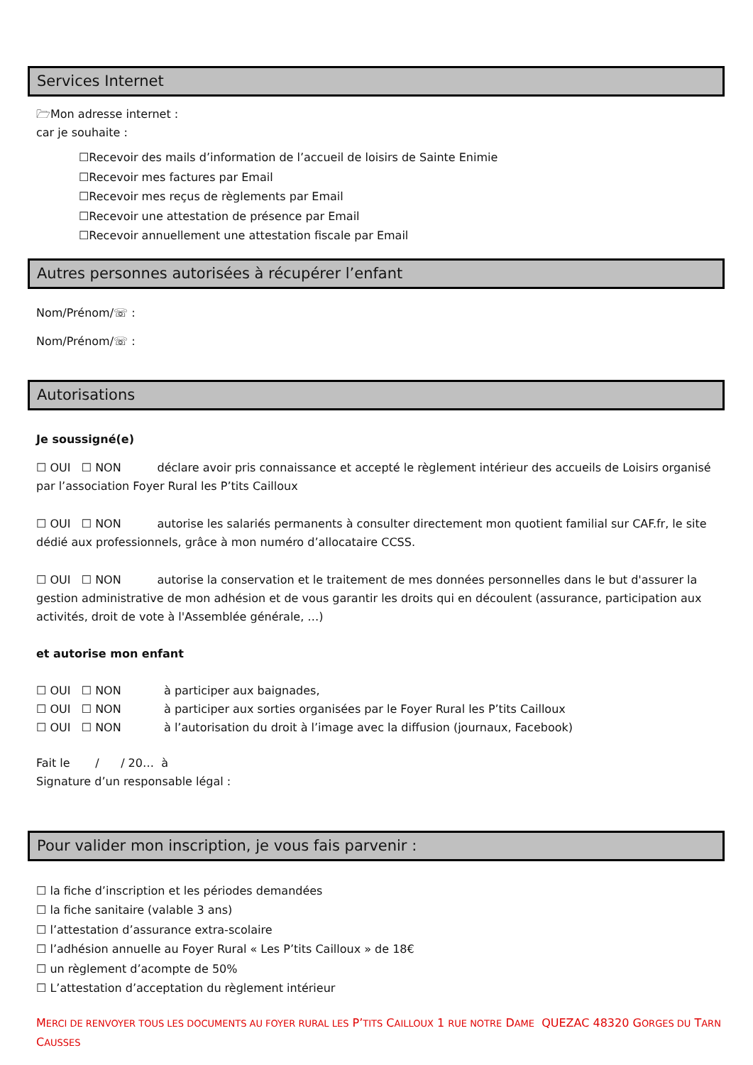Services Internet
🗁Mon adresse internet :
car je souhaite :
☐Recevoir des mails d’information de l’accueil de loisirs de Sainte Enimie
☐Recevoir mes factures par Email
☐Recevoir mes reçus de règlements par Email
☐Recevoir une attestation de présence par Email
☐Recevoir annuellement une attestation fiscale par Email
Autres personnes autorisées à récupérer l’enfant
Nom/Prénom/☏ :
Nom/Prénom/☏ :
Autorisations
Je soussigné(e)
☐ OUI ☐ NON déclare avoir pris connaissance et accepté le règlement intérieur des accueils de Loisirs organisé par l’association Foyer Rural les P’tits Cailloux
☐ OUI ☐ NON autorise les salariés permanents à consulter directement mon quotient familial sur CAF.fr, le site dédié aux professionnels, grâce à mon numéro d’allocataire CCSS.
☐ OUI ☐ NON autorise la conservation et le traitement de mes données personnelles dans le but d'assurer la gestion administrative de mon adhésion et de vous garantir les droits qui en découlent (assurance, participation aux activités, droit de vote à l'Assemblée générale, …)
et autorise mon enfant
☐ OUI ☐ NON à participer aux baignades,
☐ OUI ☐ NON à participer aux sorties organisées par le Foyer Rural les P’tits Cailloux
☐ OUI ☐ NON à l’autorisation du droit à l’image avec la diffusion (journaux, Facebook)
Fait le / / 20… à
Signature d’un responsable légal :
Pour valider mon inscription, je vous fais parvenir :
☐ la fiche d’inscription et les périodes demandées
☐ la fiche sanitaire (valable 3 ans)
☐ l’attestation d’assurance extra-scolaire
☐ l’adhésion annuelle au Foyer Rural « Les P’tits Cailloux » de 18€
☐ un règlement d’acompte de 50%
☐ L’attestation d’acceptation du règlement intérieur
MERCI DE RENVOYER TOUS LES DOCUMENTS AU FOYER RURAL LES P’TITS CAILLOUX 1 RUE NOTRE DAME QUEZAC 48320 GORGES DU TARN CAUSSES